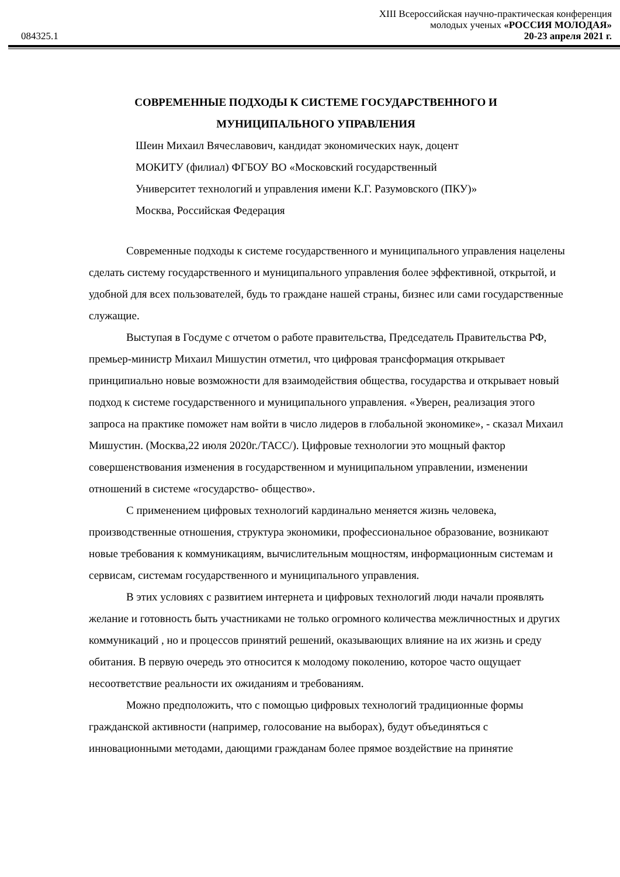XIII Всероссийская научно-практическая конференция
молодых ученых «РОССИЯ МОЛОДАЯ»
084325.1 20-23 апреля 2021 г.
СОВРЕМЕННЫЕ ПОДХОДЫ К СИСТЕМЕ ГОСУДАРСТВЕННОГО И МУНИЦИПАЛЬНОГО УПРАВЛЕНИЯ
Шеин Михаил Вячеславович, кандидат экономических наук, доцент
МОКИТУ (филиал) ФГБОУ ВО «Московский государственный
Университет технологий и управления имени К.Г. Разумовского (ПКУ)»
Москва, Российская Федерация
Современные подходы к системе государственного и муниципального управления нацелены сделать систему государственного и муниципального управления более эффективной, открытой, и удобной для всех пользователей, будь то граждане нашей страны, бизнес или сами государственные служащие.
Выступая в Госдуме с отчетом о работе правительства, Председатель Правительства РФ, премьер-министр Михаил Мишустин отметил, что цифровая трансформация открывает принципиально новые возможности для взаимодействия общества, государства и открывает новый подход к системе государственного и муниципального управления. «Уверен, реализация этого запроса на практике поможет нам войти в число лидеров в глобальной экономике», - сказал Михаил Мишустин. (Москва,22 июля 2020г./ТАСС/). Цифровые технологии это мощный фактор совершенствования изменения в государственном и муниципальном управлении, изменении отношений в системе «государство- общество».
С применением цифровых технологий кардинально меняется жизнь человека, производственные отношения, структура экономики, профессиональное образование, возникают новые требования к коммуникациям, вычислительным мощностям, информационным системам и сервисам, системам государственного и муниципального управления.
В этих условиях с развитием интернета и цифровых технологий люди начали проявлять желание и готовность быть участниками не только огромного количества межличностных и других коммуникаций , но и процессов принятий решений, оказывающих влияние на их жизнь и среду обитания. В первую очередь это относится к молодому поколению, которое часто ощущает несоответствие реальности их ожиданиям и требованиям.
Можно предположить, что с помощью цифровых технологий традиционные формы гражданской активности (например, голосование на выборах), будут объединяться с инновационными методами, дающими гражданам более прямое воздействие на принятие